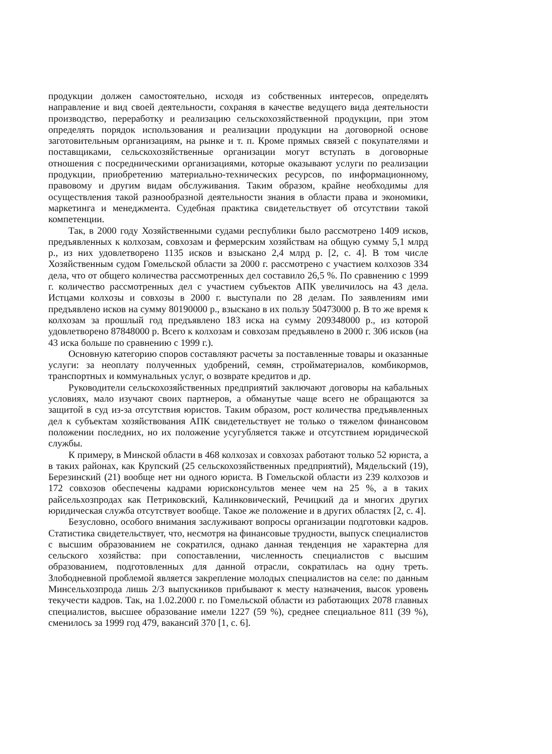продукции должен самостоятельно, исходя из собственных интересов, определять направление и вид своей деятельности, сохраняя в качестве ведущего вида деятельности производство, переработку и реализацию сельскохозяйственной продукции, при этом определять порядок использования и реализации продукции на договорной основе заготовительным организациям, на рынке и т. п. Кроме прямых связей с покупателями и поставщиками, сельскохозяйственные организации могут вступать в договорные отношения с посредническими организациями, которые оказывают услуги по реализации продукции, приобретению материально-технических ресурсов, по информационному, правовому и другим видам обслуживания. Таким образом, крайне необходимы для осуществления такой разнообразной деятельности знания в области права и экономики, маркетинга и менеджмента. Судебная практика свидетельствует об отсутствии такой компетенции.
Так, в 2000 году Хозяйственными судами республики было рассмотрено 1409 исков, предъявленных к колхозам, совхозам и фермерским хозяйствам на общую сумму 5,1 млрд р., из них удовлетворено 1135 исков и взыскано 2,4 млрд р. [2, с. 4]. В том числе Хозяйственным судом Гомельской области за 2000 г. рассмотрено с участием колхозов 334 дела, что от общего количества рассмотренных дел составило 26,5 %. По сравнению с 1999 г. количество рассмотренных дел с участием субъектов АПК увеличилось на 43 дела. Истцами колхозы и совхозы в 2000 г. выступали по 28 делам. По заявлениям ими предъявлено исков на сумму 80190000 р., взыскано в их пользу 50473000 р. В то же время к колхозам за прошлый год предъявлено 183 иска на сумму 209348000 р., из которой удовлетворено 87848000 р. Всего к колхозам и совхозам предъявлено в 2000 г. 306 исков (на 43 иска больше по сравнению с 1999 г.).
Основную категорию споров составляют расчеты за поставленные товары и оказанные услуги: за неоплату полученных удобрений, семян, стройматериалов, комбикормов, транспортных и коммунальных услуг, о возврате кредитов и др.
Руководители сельскохозяйственных предприятий заключают договоры на кабальных условиях, мало изучают своих партнеров, а обманутые чаще всего не обращаются за защитой в суд из-за отсутствия юристов. Таким образом, рост количества предъявленных дел к субъектам хозяйствования АПК свидетельствует не только о тяжелом финансовом положении последних, но их положение усугубляется также и отсутствием юридической службы.
К примеру, в Минской области в 468 колхозах и совхозах работают только 52 юриста, а в таких районах, как Крупский (25 сельскохозяйственных предприятий), Мядельский (19), Березинский (21) вообще нет ни одного юриста. В Гомельской области из 239 колхозов и 172 совхозов обеспечены кадрами юрисконсультов менее чем на 25 %, а в таких райсельхозпродах как Петриковский, Калинковический, Речицкий да и многих других юридическая служба отсутствует вообще. Такое же положение и в других областях [2, с. 4].
Безусловно, особого внимания заслуживают вопросы организации подготовки кадров. Статистика свидетельствует, что, несмотря на финансовые трудности, выпуск специалистов с высшим образованием не сократился, однако данная тенденция не характерна для сельского хозяйства: при сопоставлении, численность специалистов с высшим образованием, подготовленных для данной отрасли, сократилась на одну треть. Злободневной проблемой является закрепление молодых специалистов на селе: по данным Минсельхозпрода лишь 2/3 выпускников прибывают к месту назначения, высок уровень текучести кадров. Так, на 1.02.2000 г. по Гомельской области из работающих 2078 главных специалистов, высшее образование имели 1227 (59 %), среднее специальное 811 (39 %), сменилось за 1999 год 479, вакансий 370 [1, с. 6].